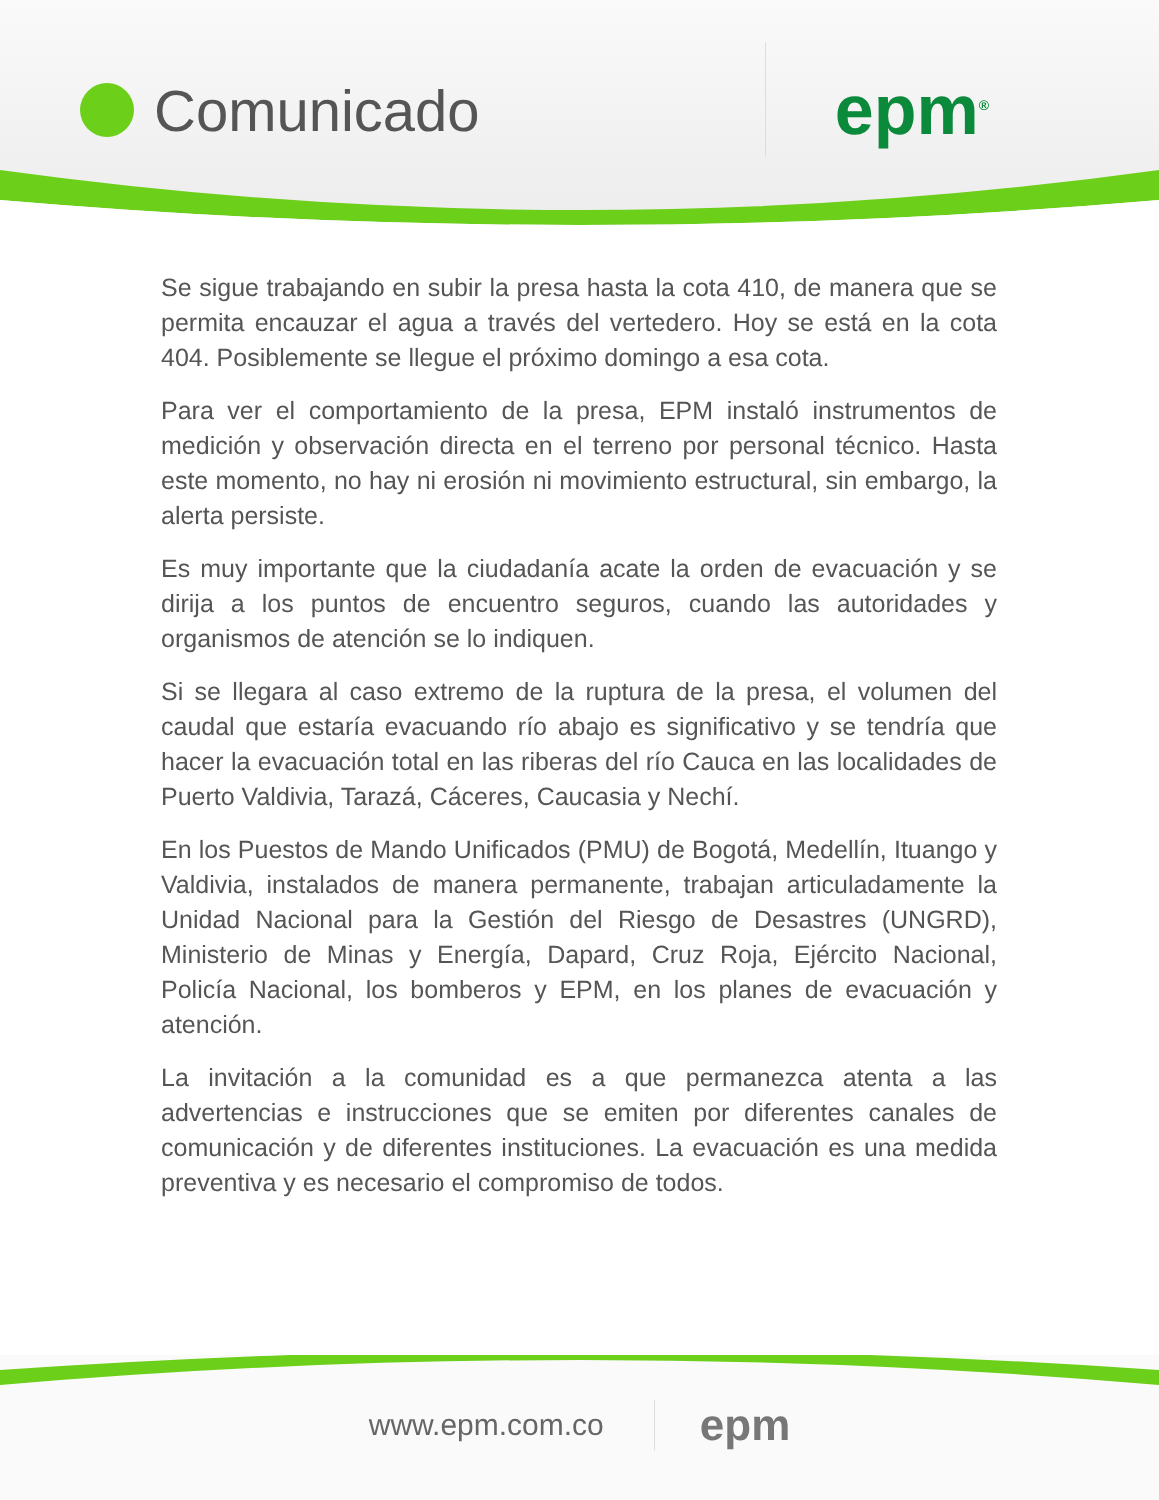Comunicado
epm<sup>®</sup>
Se sigue trabajando en subir la presa hasta la cota 410, de manera que se permita encauzar el agua a través del vertedero. Hoy se está en la cota 404. Posiblemente se llegue el próximo domingo a esa cota.
Para ver el comportamiento de la presa, EPM instaló instrumentos de medición y observación directa en el terreno por personal técnico. Hasta este momento, no hay ni erosión ni movimiento estructural, sin embargo, la alerta persiste.
Es muy importante que la ciudadanía acate la orden de evacuación y se dirija a los puntos de encuentro seguros, cuando las autoridades y organismos de atención se lo indiquen.
Si se llegara al caso extremo de la ruptura de la presa, el volumen del caudal que estaría evacuando río abajo es significativo y se tendría que hacer la evacuación total en las riberas del río Cauca en las localidades de Puerto Valdivia, Tarazá, Cáceres, Caucasia y Nechí.
En los Puestos de Mando Unificados (PMU) de Bogotá, Medellín, Ituango y Valdivia, instalados de manera permanente, trabajan articuladamente la Unidad Nacional para la Gestión del Riesgo de Desastres (UNGRD), Ministerio de Minas y Energía, Dapard, Cruz Roja, Ejército Nacional, Policía Nacional, los bomberos y EPM, en los planes de evacuación y atención.
La invitación a la comunidad es a que permanezca atenta a las advertencias e instrucciones que se emiten por diferentes canales de comunicación y de diferentes instituciones. La evacuación es una medida preventiva y es necesario el compromiso de todos.
www.epm.com.co epm